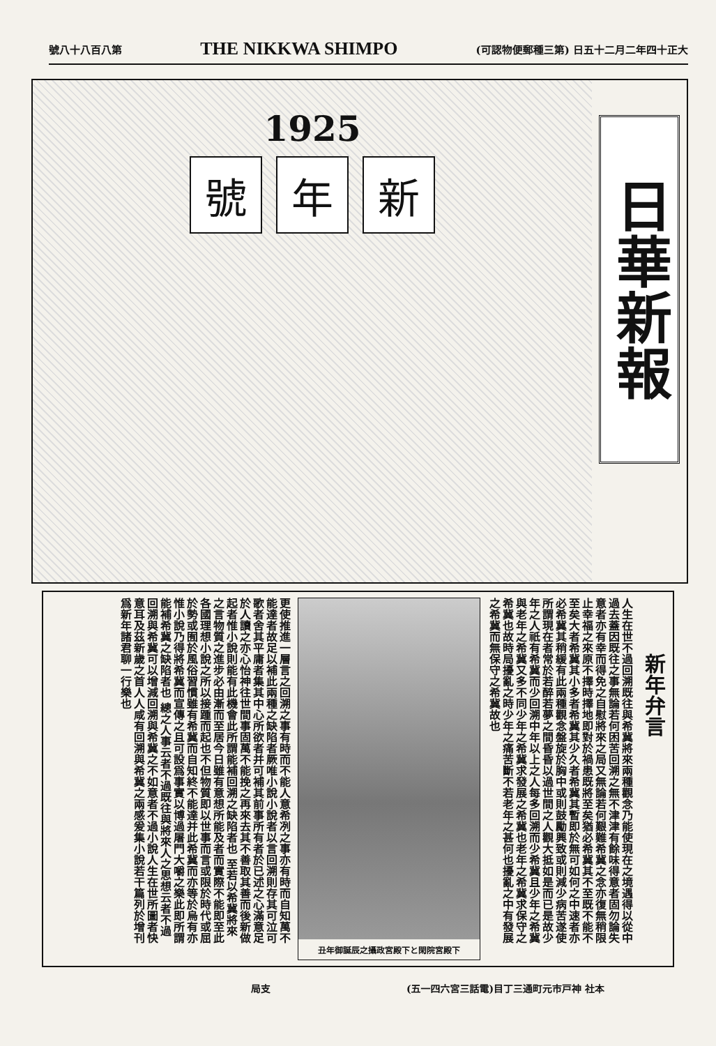號八十八百八第 THE NIKKWA SHIMPO (可認物便郵種三第) 日五十二月二年四十正大
1925
號年 新
日華新報
新年弁言
人生在世不過回溯既往與希冀將來兩種觀念乃能使現在之境遇得以從中過去蓋因既往之事無論若何困苦回溯之無不津津有餘味得意者固勿論失意者亦有幸而得免之自慰將來之局又無論若何艱難希冀之念亦復無稍限止幸福之來原不擇時擇地即對於禍患既將至矣猶必希冀其不至既不能不至矣大者希冀其小多者希冀其少久者希冀其暫即於無可如何之中速者亦必希冀其稍緩有此兩種觀念盤旋於胸中或則鼓勵興致或則減少病苦遂使所謂現在者常於若醉若夢之間昏昏以過世間之人觀大抵如是而已是故少年之人祇有希冀而少回溯中年以上之人每多回溯而少希冀且少年之希冀與老年之希冀又多不同少年之希冀求發展之希冀也老年之希冀求保守之希冀也故時局擾亂之時少年之痛苦斷不若老年之甚何也擾亂之中有發展之希冀而無保守之希冀故也
丑年御誕辰之攝政宮殿下と閑院宮殿下
更使推進一層言之回溯之事有時而不能人意希冽之事亦有時而自知萬不能達者故足以補此兩種之缺陷者厥唯小說小說者以言回溯則存其可泣可歌者舍其平庸者集其中心所欲者并可補其前事所有者於已述之心滿意足於人讀之亦心怡神往世間事固萬不能挽之再來去其不善取其善而後新做起者惟小說則能有此機會此所謂能補回溯之缺陷者也 至若以希冀將來之言物質之進步必由漸而至居今日雖有意想所能及者而實際不能即至此各國理想小說之所以接踵而起也不但物質即以世事而言或限於時代或屈於勢或囿於風俗習慣雖有希冀而自知終不能達并此希冀而亦等於烏有亦惟小說乃得將希冀而宣傳之且可設爲事實以博過屠門大嚼之樂此即所謂能補希冀之缺陷者也 總之人事云者不過既往與將來人之思想云者不過回溯與希冀可以增減回溯與希冀之不如意者不過小說人生在世所圖者快意耳及茲新歲之首人人咸有回溯與希冀之兩感爰集小說若干篇列於增刊爲新年諸君聊一行樂也
局支 (五一四六宮三話電)目丁三通町元市戸神 社本